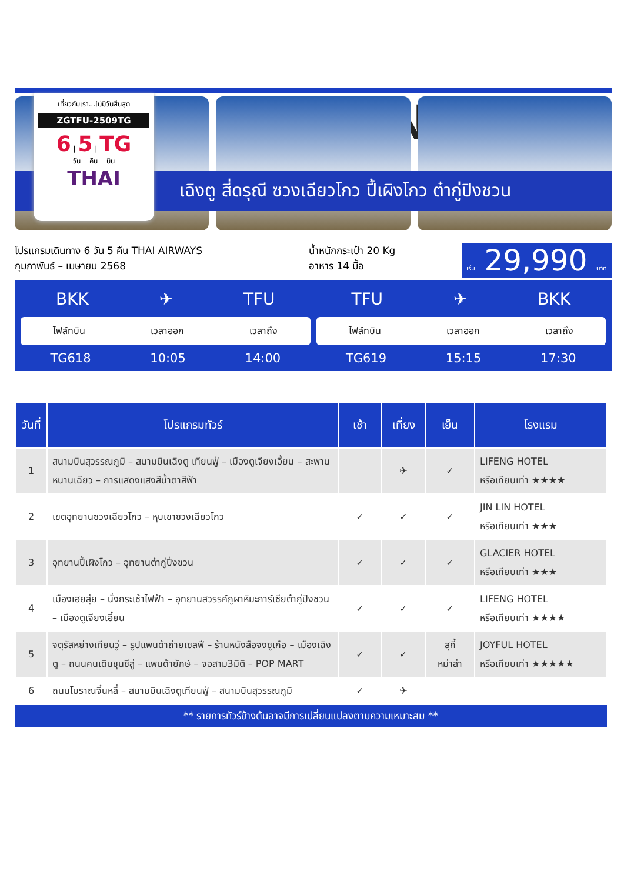เที่ยวกับเรา...ไม่มีวันสิ้นสุด
ZGTFU-2509TG
6 | 5 | TG
วัน คืน บิน
THAI
CHINA
เฉิงตู สี่ดรุณี ซวงเฉียวโกว ปี้เผิงโกว ต๋ากู่ปิงชวน
โปรแกรมเดินทาง 6 วัน 5 คืน THAI AIRWAYS
กุมภาพันธ์ – เมษายน 2568
น้ำหนักกระเป๋า 20 Kg
อาหาร 14 มื้อ
เริ่ม 29,990 บาท
BKK ✈ TFU
ไฟล์ทบิน เวลาออก เวลาถึง
TG618 10:05 14:00
TFU ✈ BKK
ไฟล์ทบิน เวลาออก เวลาถึง
TG619 15:15 17:30
| วันที่ | โปรแกรมทัวร์ | เช้า | เที่ยง | เย็น | โรงแรม |
| --- | --- | --- | --- | --- | --- |
| 1 | สนามบินสุวรรณภูมิ – สนามบินเฉิงตู เทียนฟู่ – เมืองตูเจียงเอี้ยน – สะพานหนานเฉียว – การแสดงแสงสีน้ำตาสีฟ้า | | ✈ | ✓ | LIFENG HOTEL หรือเทียบเท่า ★★★★ |
| 2 | เขตอุทยานซวงเฉียวโกว – หุบเขาซวงเฉียวโกว | ✓ | ✓ | ✓ | JIN LIN HOTEL หรือเทียบเท่า ★★★ |
| 3 | อุทยานปี้เผิงโกว – อุทยานต๋ากู่ปิ่งชวน | ✓ | ✓ | ✓ | GLACIER HOTEL หรือเทียบเท่า ★★★ |
| 4 | เมืองเฮยสุ่ย – นั่งกระเช้าไฟฟ้า – อุทยานสวรรค์ภูผาหิมะการ์เซียต๋ากู่ปิงชวน – เมืองตูเจียงเอี้ยน | ✓ | ✓ | ✓ | LIFENG HOTEL หรือเทียบเท่า ★★★★ |
| 5 | จตุรัสหย่างเทียนวู่ – รูปแพนด้าถ่ายเซลฟี – ร้านหนังสือจงซูเก๋อ – เมืองเฉิงตู – ถนนคนเดินชุนซีลู่ – แพนด้ายักษ์ – จอสาม3มิติ – POP MART | ✓ | ✓ | สุกี้ หม่าล่า | JOYFUL HOTEL หรือเทียบเท่า ★★★★★ |
| 6 | ถนนโบราณจิ๋นหลี่ – สนามบินเฉิงตูเทียนฟู่ – สนามบินสุวรรณภูมิ | ✓ | ✈ | | |
** รายการทัวร์ข้างต้นอาจมีการเปลี่ยนแปลงตามความเหมาะสม **